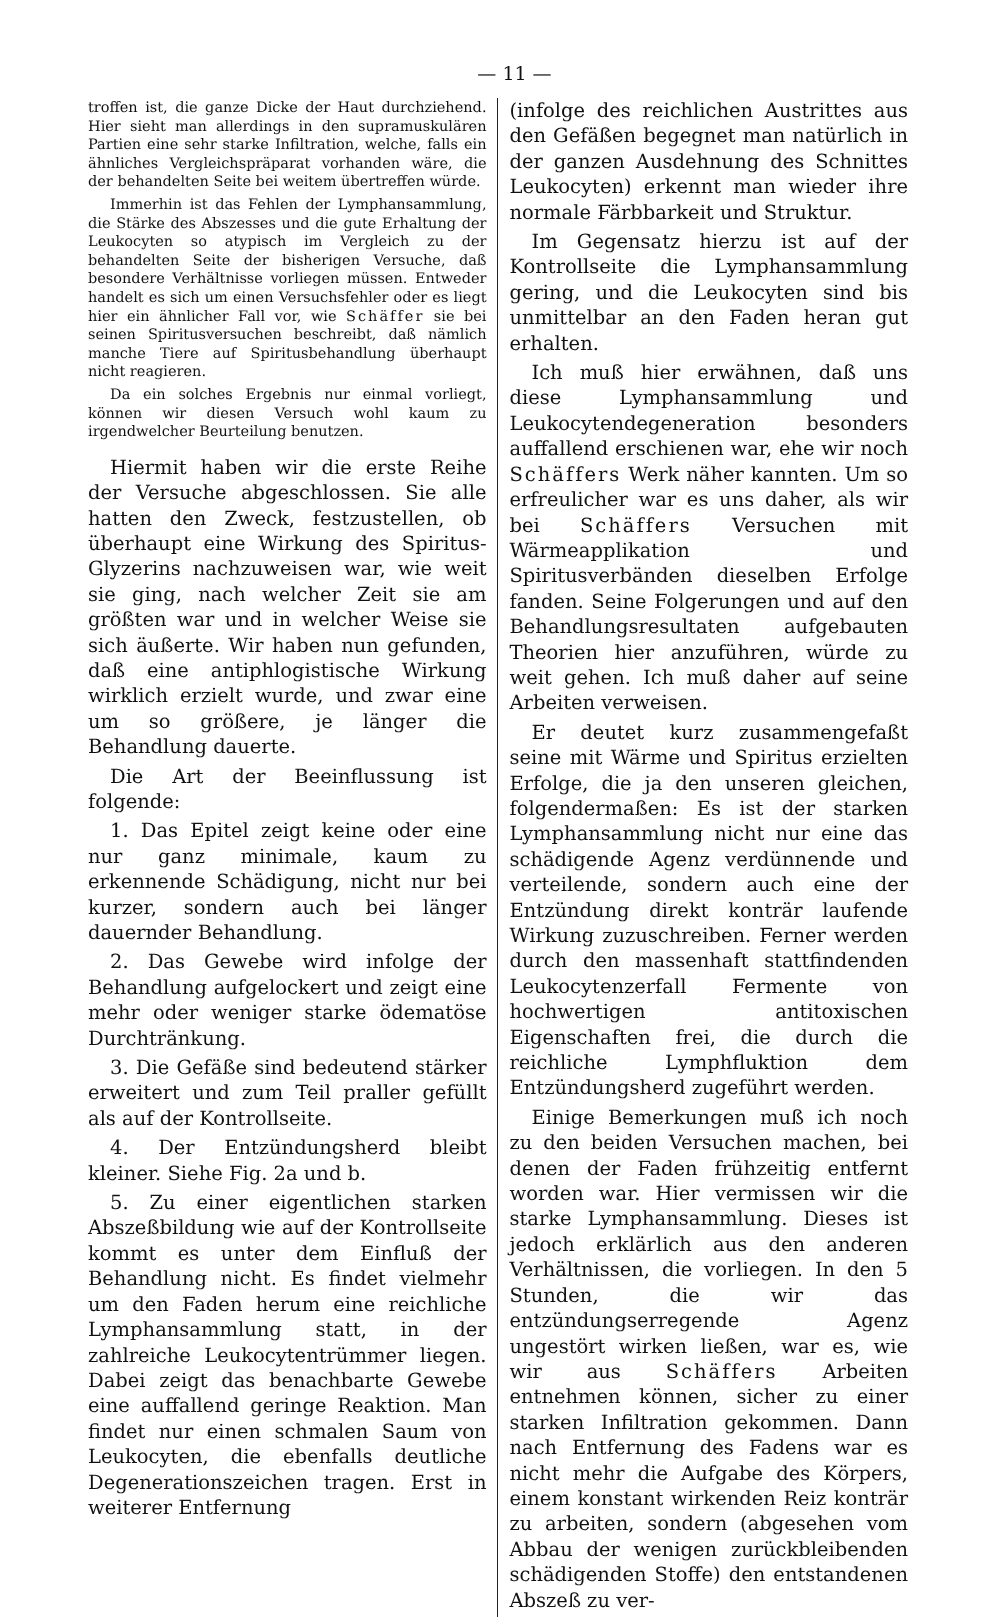— 11 —
troffen ist, die ganze Dicke der Haut durchziehend. Hier sieht man allerdings in den supramuskulären Partien eine sehr starke Infiltration, welche, falls ein ähnliches Vergleichspräparat vorhanden wäre, die der behandelten Seite bei weitem übertreffen würde.
Immerhin ist das Fehlen der Lymphansammlung, die Stärke des Abszesses und die gute Erhaltung der Leukocyten so atypisch im Vergleich zu der behandelten Seite der bisherigen Versuche, daß besondere Verhältnisse vorliegen müssen. Entweder handelt es sich um einen Versuchsfehler oder es liegt hier ein ähnlicher Fall vor, wie Schäffer sie bei seinen Spiritusversuchen beschreibt, daß nämlich manche Tiere auf Spiritusbehandlung überhaupt nicht reagieren.
Da ein solches Ergebnis nur einmal vorliegt, können wir diesen Versuch wohl kaum zu irgendwelcher Beurteilung benutzen.
Hiermit haben wir die erste Reihe der Versuche abgeschlossen. Sie alle hatten den Zweck, festzustellen, ob überhaupt eine Wirkung des Spiritus-Glyzerins nachzuweisen war, wie weit sie ging, nach welcher Zeit sie am größten war und in welcher Weise sie sich äußerte. Wir haben nun gefunden, daß eine antiphlogistische Wirkung wirklich erzielt wurde, und zwar eine um so größere, je länger die Behandlung dauerte.
Die Art der Beeinflussung ist folgende:
1. Das Epitel zeigt keine oder eine nur ganz minimale, kaum zu erkennende Schädigung, nicht nur bei kurzer, sondern auch bei länger dauernder Behandlung.
2. Das Gewebe wird infolge der Behandlung aufgelockert und zeigt eine mehr oder weniger starke ödematöse Durchtränkung.
3. Die Gefäße sind bedeutend stärker erweitert und zum Teil praller gefüllt als auf der Kontrollseite.
4. Der Entzündungsherd bleibt kleiner. Siehe Fig. 2a und b.
5. Zu einer eigentlichen starken Abszeßbildung wie auf der Kontrollseite kommt es unter dem Einfluß der Behandlung nicht. Es findet vielmehr um den Faden herum eine reichliche Lymphansammlung statt, in der zahlreiche Leukocytentrümmer liegen. Dabei zeigt das benachbarte Gewebe eine auffallend geringe Reaktion. Man findet nur einen schmalen Saum von Leukocyten, die ebenfalls deutliche Degenerationszeichen tragen. Erst in weiterer Entfernung
(infolge des reichlichen Austrittes aus den Gefäßen begegnet man natürlich in der ganzen Ausdehnung des Schnittes Leukocyten) erkennt man wieder ihre normale Färbbarkeit und Struktur.
Im Gegensatz hierzu ist auf der Kontrollseite die Lymphansammlung gering, und die Leukocyten sind bis unmittelbar an den Faden heran gut erhalten.
Ich muß hier erwähnen, daß uns diese Lymphansammlung und Leukocytendegeneration besonders auffallend erschienen war, ehe wir noch Schäffers Werk näher kannten. Um so erfreulicher war es uns daher, als wir bei Schäffers Versuchen mit Wärmeapplikation und Spiritusverbänden dieselben Erfolge fanden. Seine Folgerungen und auf den Behandlungsresultaten aufgebauten Theorien hier anzuführen, würde zu weit gehen. Ich muß daher auf seine Arbeiten verweisen.
Er deutet kurz zusammengefaßt seine mit Wärme und Spiritus erzielten Erfolge, die ja den unseren gleichen, folgendermaßen: Es ist der starken Lymphansammlung nicht nur eine das schädigende Agenz verdünnende und verteilende, sondern auch eine der Entzündung direkt konträr laufende Wirkung zuzuschreiben. Ferner werden durch den massenhaft stattfindenden Leukocytenzerfall Fermente von hochwertigen antitoxischen Eigenschaften frei, die durch die reichliche Lymphfluktion dem Entzündungsherd zugeführt werden.
Einige Bemerkungen muß ich noch zu den beiden Versuchen machen, bei denen der Faden frühzeitig entfernt worden war. Hier vermissen wir die starke Lymphansammlung. Dieses ist jedoch erklärlich aus den anderen Verhältnissen, die vorliegen. In den 5 Stunden, die wir das entzündungserregende Agenz ungestört wirken ließen, war es, wie wir aus Schäffers Arbeiten entnehmen können, sicher zu einer starken Infiltration gekommen. Dann nach Entfernung des Fadens war es nicht mehr die Aufgabe des Körpers, einem konstant wirkenden Reiz konträr zu arbeiten, sondern (abgesehen vom Abbau der wenigen zurückbleibenden schädigenden Stoffe) den entstandenen Abszeß zu ver-